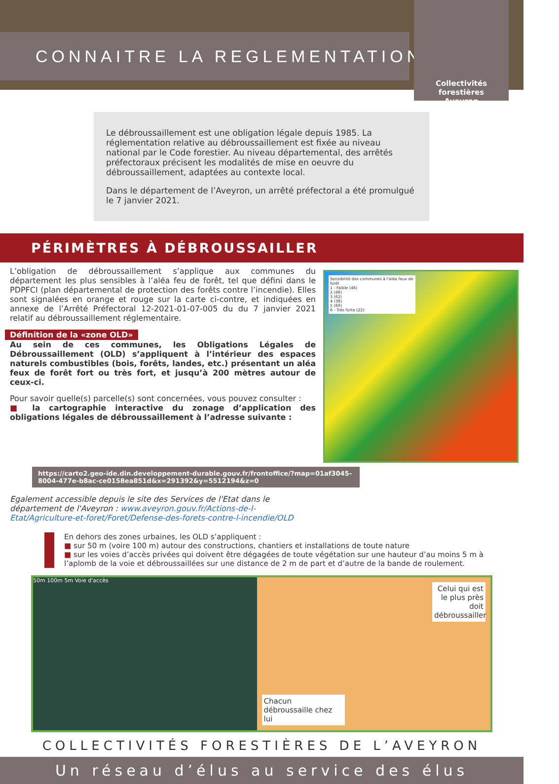CONNAITRE LA REGLEMENTATION
Collectivités forestières
Aveyron
Le débroussaillement est une obligation légale depuis 1985. La réglementation relative au débroussaillement est fixée au niveau national par le Code forestier. Au niveau départemental, des arrêtés préfectoraux précisent les modalités de mise en oeuvre du débroussaillement, adaptées au contexte local.
Dans le département de l’Aveyron, un arrêté préfectoral a été promulgué le 7 janvier 2021.
PÉRIMÈTRES À DÉBROUSSAILLER
L’obligation de débroussaillement s’applique aux communes du département les plus sensibles à l’aléa feu de forêt, tel que défini dans le PDPFCI (plan départemental de protection des forêts contre l’incendie). Elles sont signalées en orange et rouge sur la carte ci-contre, et indiquées en annexe de l’Arrêté Préfectoral 12-2021-01-07-005 du du 7 janvier 2021 relatif au débroussaillement réglementaire.
Définition de la «zone OLD»
Au sein de ces communes, les Obligations Légales de Débroussaillement (OLD) s’appliquent à l’intérieur des espaces naturels combustibles (bois, forêts, landes, etc.) présentant un aléa feux de forêt fort ou très fort, et jusqu’à 200 mètres autour de ceux-ci.
Pour savoir quelle(s) parcelle(s) sont concernées, vous pouvez consulter :
■ la cartographie interactive du zonage d’application des obligations légales de débroussaillement à l’adresse suivante :
Sensibilité des communes à l'aléa feux de forêt
1 - Faible (46)
2 (48)
3 (62)
4 (38)
5 (69)
6 - Très forte (22)
https://carto2.geo-ide.din.developpement-durable.gouv.fr/frontoffice/?map=01af3045-8004-477e-b8ac-ce0158ea851d&x=291392&y=5512194&z=0
Egalement accessible depuis le site des Services de l'Etat dans le département de l'Aveyron : www.aveyron.gouv.fr/Actions-de-l-Etat/Agriculture-et-foret/Foret/Defense-des-forets-contre-l-incendie/OLD
En dehors des zones urbaines, les OLD s’appliquent :
■ sur 50 m (voire 100 m) autour des constructions, chantiers et installations de toute nature
■ sur les voies d’accès privées qui doivent être dégagées de toute végétation sur une hauteur d’au moins 5 m à l’aplomb de la voie et débroussaillées sur une distance de 2 m de part et d’autre de la bande de roulement.
50m 100m 5m Voie d'accès
Celui qui est le plus près doit débroussailler
Chacun débroussaille chez lui
COLLECTIVITÉS FORESTIÈRES DE L’AVEYRON
Un réseau d’élus au service des élus